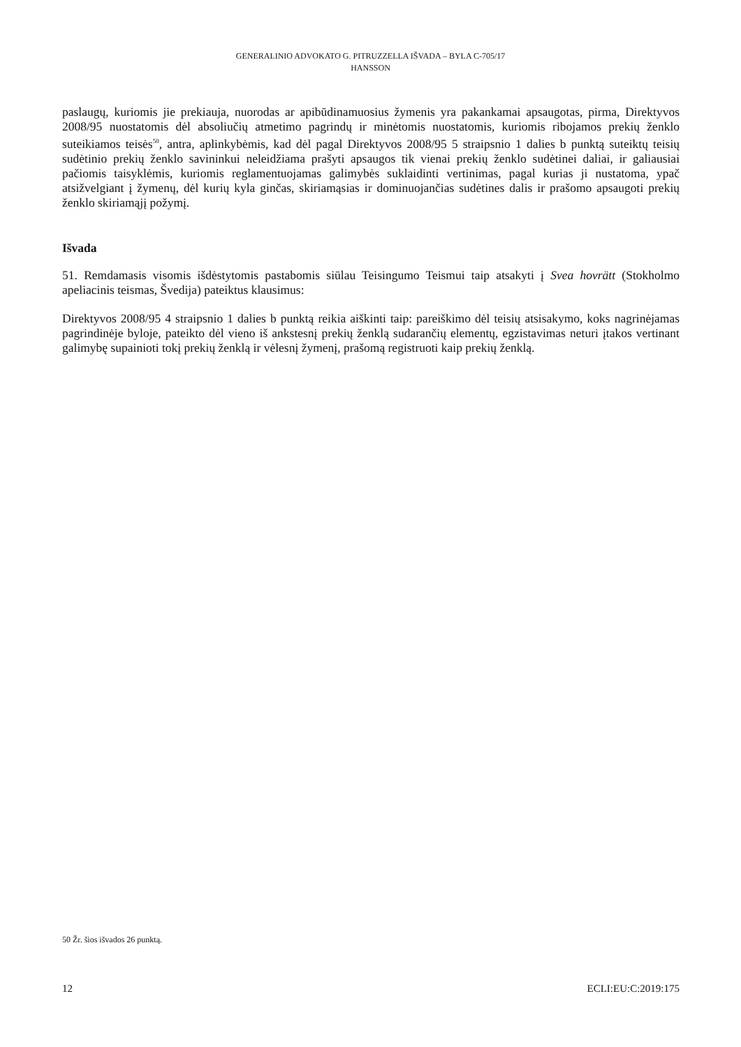GENERALINIO ADVOKATO G. PITRUZZELLA IŠVADA – BYLA C-705/17
HANSSON
paslaugų, kuriomis jie prekiauja, nuorodas ar apibūdinamuosius žymenis yra pakankamai apsaugotas, pirma, Direktyvos 2008/95 nuostatomis dėl absoliučių atmetimo pagrindų ir minėtomis nuostatomis, kuriomis ribojamos prekių ženklo suteikiamos teisės<sup>50</sup>, antra, aplinkybėmis, kad dėl pagal Direktyvos 2008/95 5 straipsnio 1 dalies b punktą suteiktų teisių sudėtinio prekių ženklo savininkui neleidžiama prašyti apsaugos tik vienai prekių ženklo sudėtinei daliai, ir galiausiai pačiomis taisyklėmis, kuriomis reglamentuojamas galimybės suklaidinti vertinimas, pagal kurias ji nustatoma, ypač atsižvelgiant į žymenų, dėl kurių kyla ginčas, skiriamąsias ir dominuojančias sudėtines dalis ir prašomo apsaugoti prekių ženklo skiriamąjį požymį.
Išvada
51. Remdamasis visomis išdėstytomis pastabomis siūlau Teisingumo Teismui taip atsakyti į Svea hovrätt (Stokholmo apeliacinis teismas, Švedija) pateiktus klausimus:
Direktyvos 2008/95 4 straipsnio 1 dalies b punktą reikia aiškinti taip: pareiškimo dėl teisių atsisakymo, koks nagrinėjamas pagrindinėje byloje, pateikto dėl vieno iš ankstesnį prekių ženklą sudarančių elementų, egzistavimas neturi įtakos vertinant galimybę supainioti tokį prekių ženklą ir vėlesnį žymenį, prašomą registruoti kaip prekių ženklą.
50 Žr. šios išvados 26 punktą.
12 ECLI:EU:C:2019:175